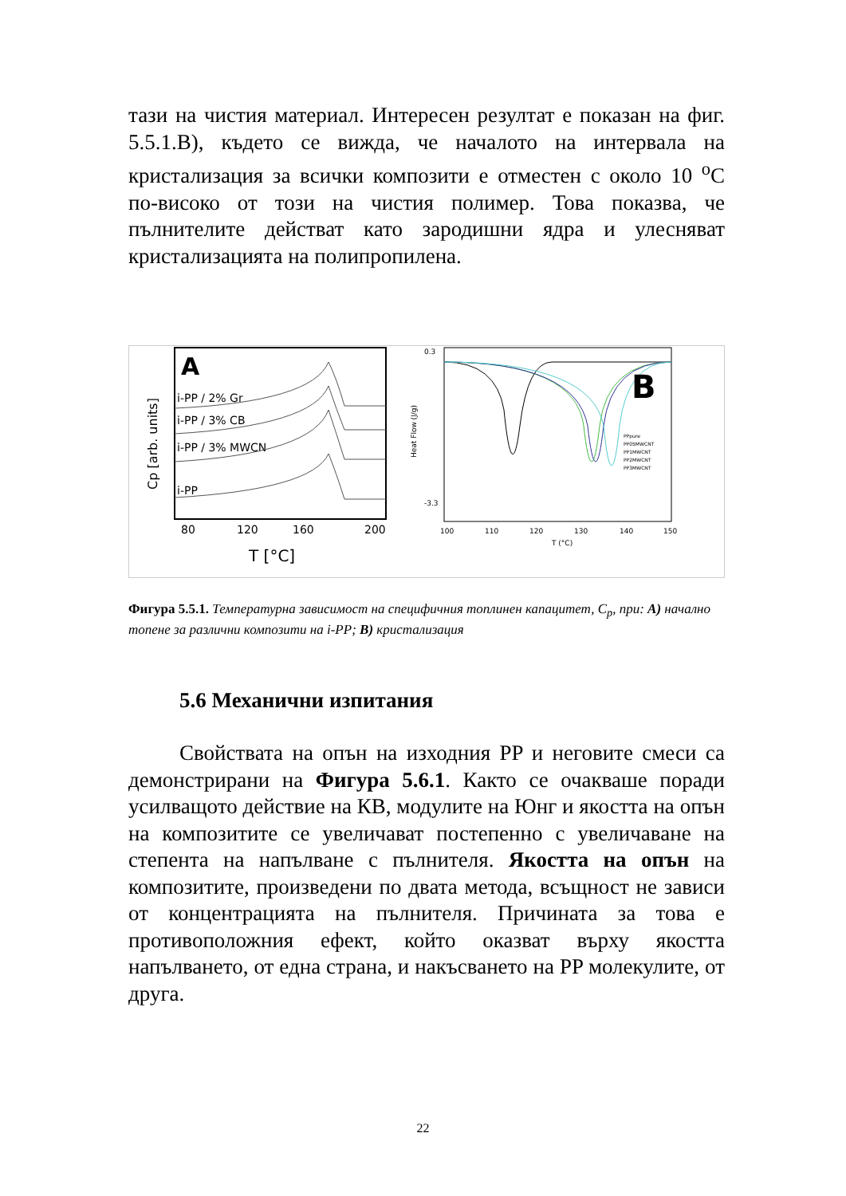тази на чистия материал. Интересен резултат е показан на фиг. 5.5.1.B), където се вижда, че началото на интервала на кристализация за всички композити е отместен с около 10 <sup>o</sup>C по-високо от този на чистия полимер. Това показва, че пълнителите действат като зародишни ядра и улесняват кристализацията на полипропилена.
A
i-PP / 2% Gr
i-PP / 3% CB
i-PP / 3% MWCN
i-PP
80
120
160
200
T [°C]
Cp [arb. units]
Heat Flow (J/g)
0.3
-3.3
B
PPpure
PP05MWCNT
PP1MWCNT
PP2MWCNT
PP3MWCNT
100
110
120
130
140
150
T (°C)
Фигура 5.5.1. Температурна зависимост на специфичния топлинен капацитет, C<sub>p</sub>, при: A) начално топене за различни композити на i-PP; B) кристализация
5.6 Механични изпитания
Свойствата на опън на изходния PP и неговите смеси са демонстрирани на Фигура 5.6.1. Както се очакваше поради усилващото действие на КВ, модулите на Юнг и якостта на опън на композитите се увеличават постепенно с увеличаване на степента на напълване с пълнителя. Якостта на опън на композитите, произведени по двата метода, всъщност не зависи от концентрацията на пълнителя. Причината за това е противоположния ефект, който оказват върху якостта напълването, от една страна, и накъсването на PP молекулите, от друга.
22